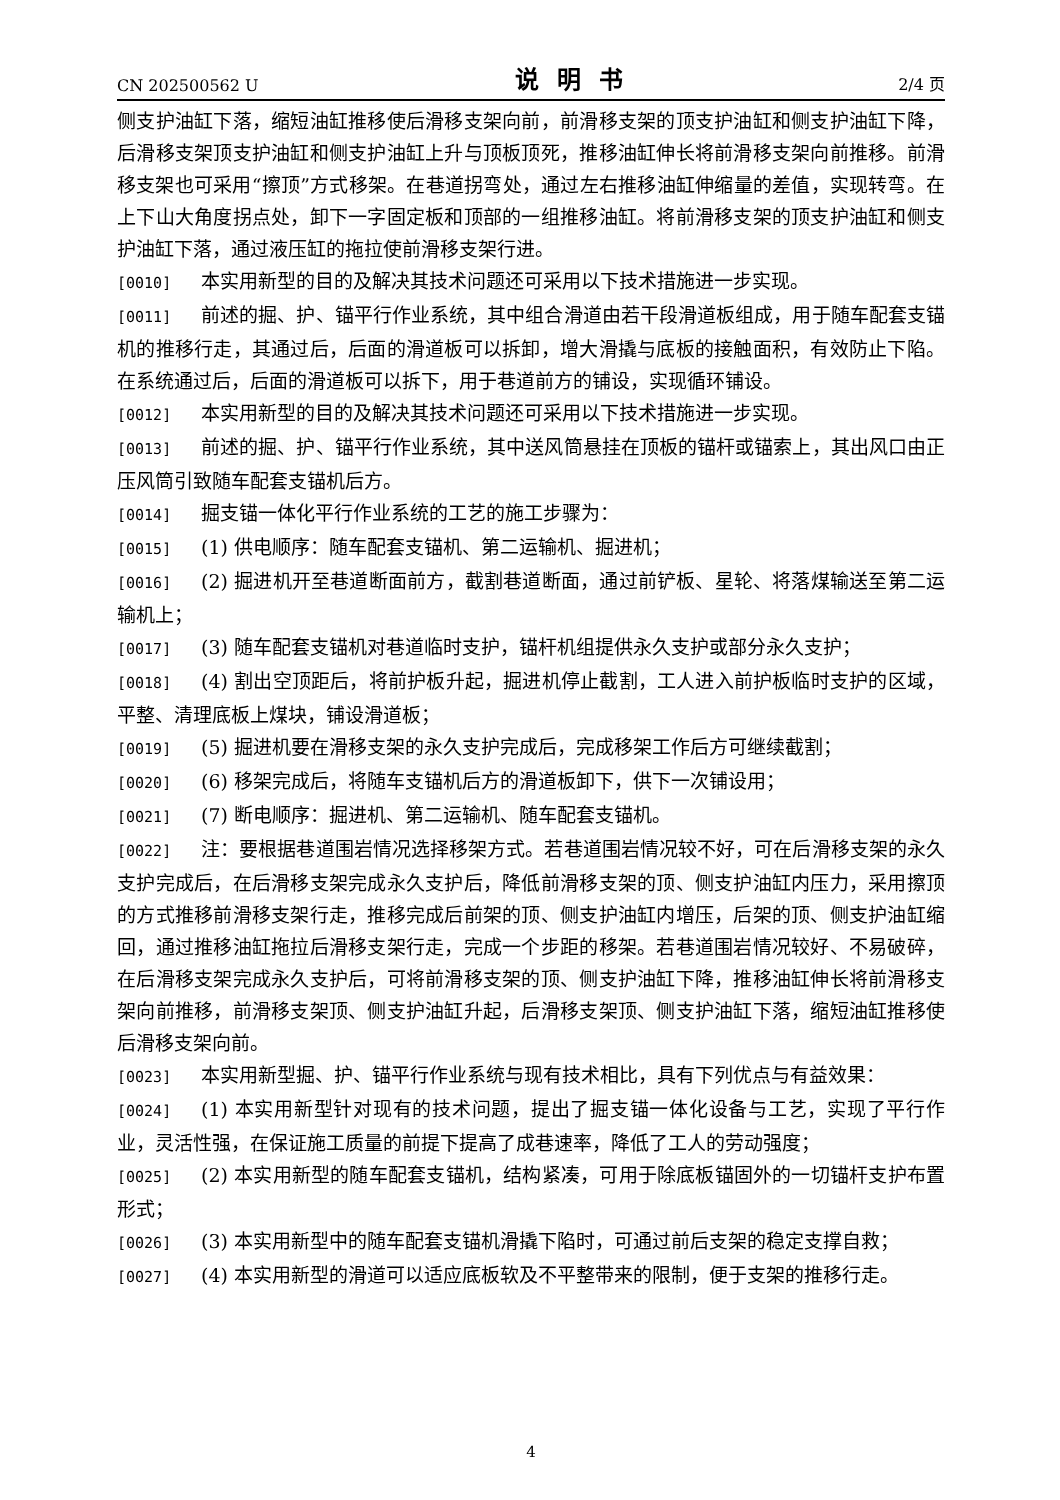CN 202500562 U 说明书 2/4 页
侧支护油缸下落，缩短油缸推移使后滑移支架向前，前滑移支架的顶支护油缸和侧支护油缸下降，后滑移支架顶支护油缸和侧支护油缸上升与顶板顶死，推移油缸伸长将前滑移支架向前推移。前滑移支架也可采用“擦顶”方式移架。在巷道拐弯处，通过左右推移油缸伸缩量的差值，实现转弯。在上下山大角度拐点处，卸下一字固定板和顶部的一组推移油缸。将前滑移支架的顶支护油缸和侧支护油缸下落，通过液压缸的拖拉使前滑移支架行进。
[0010] 本实用新型的目的及解决其技术问题还可采用以下技术措施进一步实现。
[0011] 前述的掘、护、锚平行作业系统，其中组合滑道由若干段滑道板组成，用于随车配套支锚机的推移行走，其通过后，后面的滑道板可以拆卸，增大滑撬与底板的接触面积，有效防止下陷。在系统通过后，后面的滑道板可以拆下，用于巷道前方的铺设，实现循环铺设。
[0012] 本实用新型的目的及解决其技术问题还可采用以下技术措施进一步实现。
[0013] 前述的掘、护、锚平行作业系统，其中送风筒悬挂在顶板的锚杆或锚索上，其出风口由正压风筒引致随车配套支锚机后方。
[0014] 掘支锚一体化平行作业系统的工艺的施工步骤为：
[0015] (1) 供电顺序：随车配套支锚机、第二运输机、掘进机；
[0016] (2) 掘进机开至巷道断面前方，截割巷道断面，通过前铲板、星轮、将落煤输送至第二运输机上；
[0017] (3) 随车配套支锚机对巷道临时支护，锚杆机组提供永久支护或部分永久支护；
[0018] (4) 割出空顶距后，将前护板升起，掘进机停止截割，工人进入前护板临时支护的区域，平整、清理底板上煤块，铺设滑道板；
[0019] (5) 掘进机要在滑移支架的永久支护完成后，完成移架工作后方可继续截割；
[0020] (6) 移架完成后，将随车支锚机后方的滑道板卸下，供下一次铺设用；
[0021] (7) 断电顺序：掘进机、第二运输机、随车配套支锚机。
[0022] 注：要根据巷道围岩情况选择移架方式。若巷道围岩情况较不好，可在后滑移支架的永久支护完成后，在后滑移支架完成永久支护后，降低前滑移支架的顶、侧支护油缸内压力，采用擦顶的方式推移前滑移支架行走，推移完成后前架的顶、侧支护油缸内增压，后架的顶、侧支护油缸缩回，通过推移油缸拖拉后滑移支架行走，完成一个步距的移架。若巷道围岩情况较好、不易破碎，在后滑移支架完成永久支护后，可将前滑移支架的顶、侧支护油缸下降，推移油缸伸长将前滑移支架向前推移，前滑移支架顶、侧支护油缸升起，后滑移支架顶、侧支护油缸下落，缩短油缸推移使后滑移支架向前。
[0023] 本实用新型掘、护、锚平行作业系统与现有技术相比，具有下列优点与有益效果：
[0024] (1) 本实用新型针对现有的技术问题，提出了掘支锚一体化设备与工艺，实现了平行作业，灵活性强，在保证施工质量的前提下提高了成巷速率，降低了工人的劳动强度；
[0025] (2) 本实用新型的随车配套支锚机，结构紧凑，可用于除底板锚固外的一切锚杆支护布置形式；
[0026] (3) 本实用新型中的随车配套支锚机滑撬下陷时，可通过前后支架的稳定支撑自救；
[0027] (4) 本实用新型的滑道可以适应底板软及不平整带来的限制，便于支架的推移行走。
4